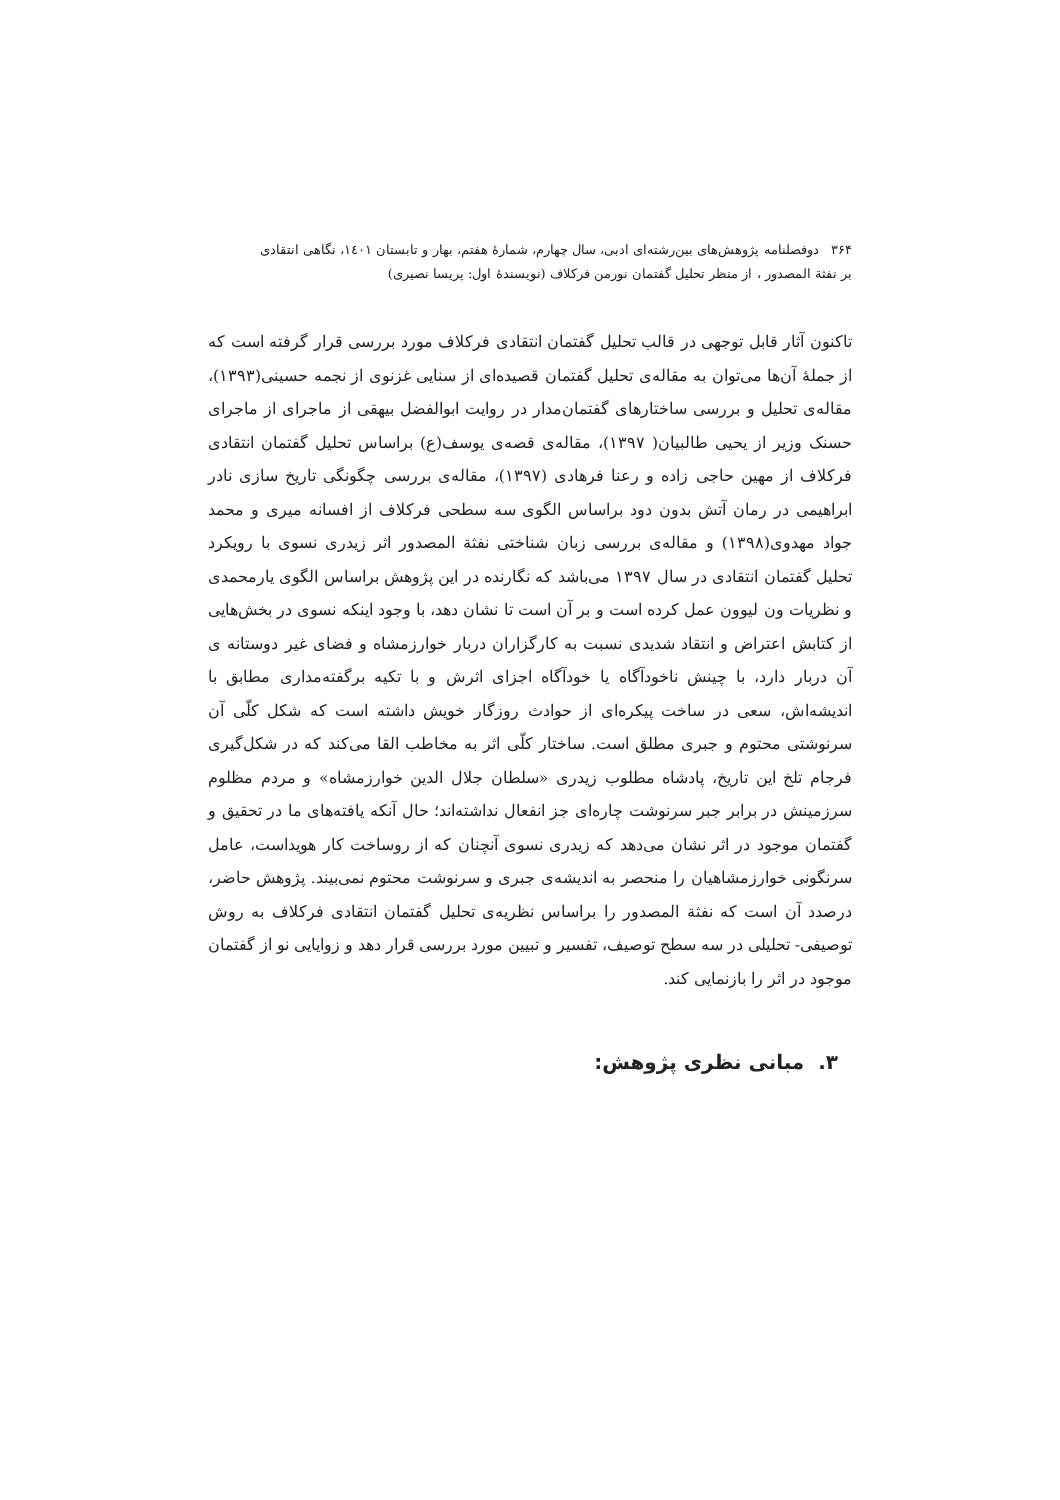۳۶۴ دوفصلنامه پژوهش‌های بین‌رشته‌ای ادبی، سال چهارم، شمارهٔ هفتم، بهار و تابستان ۱٤۰۱، نگاهی انتقادی
بر نفثة المصدور ، از منظر تحلیل گفتمان نورمن فرکلاف (نویسندهٔ اول: پریسا نصیری)
تاکنون آثار قابل توجهی در قالب تحلیل گفتمان انتقادی فرکلاف مورد بررسی قرار گرفته است که از جملهٔ آن‌ها می‌توان به مقاله‌ی تحلیل گفتمان قصیده‌ای از سنایی غزنوی از نجمه حسینی(۱۳۹۳)، مقاله‌ی تحلیل و بررسی ساختارهای گفتمان‌مدار در روایت ابوالفضل بیهقی از ماجرای از ماجرای حسنک وزیر از یحیی طالبیان( ۱۳۹۷)، مقاله‌ی قصه‌ی یوسف(ع) براساس تحلیل گفتمان انتقادی فرکلاف از مهین حاجی زاده و رعنا فرهادی (۱۳۹۷)، مقاله‌ی بررسی چگونگی تاریخ سازی نادر ابراهیمی در رمان آتش بدون دود براساس الگوی سه سطحی فرکلاف از افسانه میری و محمد جواد مهدوی(۱۳۹۸) و مقاله‌ی بررسی زبان شناختی نفثة المصدور اثر زیدری نسوی با رویکرد تحلیل گفتمان انتقادی در سال ۱۳۹۷ می‌باشد که نگارنده در این پژوهش براساس الگوی یارمحمدی و نظریات ون لیوون عمل کرده است و بر آن است تا نشان دهد، با وجود اینکه نسوی در بخش‌هایی از کتابش اعتراض و انتقاد شدیدی نسبت به کارگزاران دربار خوارزمشاه و فضای غیر دوستانه ی آن دربار دارد، با چینش ناخودآگاه یا خودآگاه اجزای اثرش و با تکیه برگفته‌مداری مطابق با اندیشه‌اش، سعی در ساخت پیکره‌ای از حوادث روزگار خویش داشته است که شکل کلّی آن سرنوشتی محتوم و جبری مطلق است. ساختار کلّی اثر به مخاطب القا می‌کند که در شکل‌گیری فرجام تلخ این تاریخ، پادشاه مطلوب زیدری «سلطان جلال الدین خوارزمشاه» و مردم مظلوم سرزمینش در برابر جبر سرنوشت چاره‌ای جز انفعال نداشته‌اند؛ حال آنکه یافته‌های ما در تحقیق و گفتمان موجود در اثر نشان می‌دهد که زیدری نسوی آنچنان که از روساخت کار هویداست، عامل سرنگونی خوارزمشاهیان را منحصر به اندیشه‌ی جبری و سرنوشت محتوم نمی‌بیند. پژوهش حاضر، درصدد آن است که نفثة المصدور را براساس نظریه‌ی تحلیل گفتمان انتقادی فرکلاف به روش توصیفی- تحلیلی در سه سطح توصیف، تفسیر و تبیین مورد بررسی قرار دهد و زوایایی نو از گفتمان موجود در اثر را بازنمایی کند.
۳. مبانی نظری پژوهش: